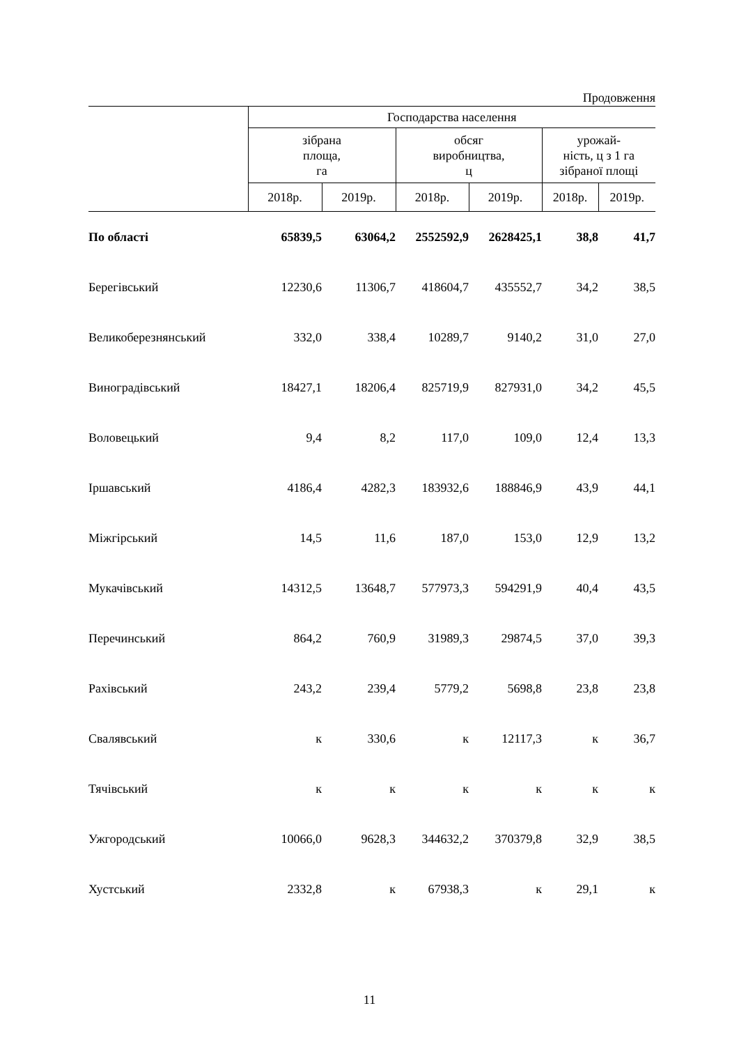Продовження
| | Господарства населення | | | | | |
| --- | --- | --- | --- | --- | --- | --- |
| | зібрана площа, га | | обсяг виробництва, ц | | урожай- ність, ц з 1 га зібраної площі | |
| | 2018р. | 2019р. | 2018р. | 2019р. | 2018р. | 2019р. |
| По області | 65839,5 | 63064,2 | 2552592,9 | 2628425,1 | 38,8 | 41,7 |
| Берегівський | 12230,6 | 11306,7 | 418604,7 | 435552,7 | 34,2 | 38,5 |
| Великоберезнянський | 332,0 | 338,4 | 10289,7 | 9140,2 | 31,0 | 27,0 |
| Виноградівський | 18427,1 | 18206,4 | 825719,9 | 827931,0 | 34,2 | 45,5 |
| Воловецький | 9,4 | 8,2 | 117,0 | 109,0 | 12,4 | 13,3 |
| Іршавський | 4186,4 | 4282,3 | 183932,6 | 188846,9 | 43,9 | 44,1 |
| Міжгірський | 14,5 | 11,6 | 187,0 | 153,0 | 12,9 | 13,2 |
| Мукачівський | 14312,5 | 13648,7 | 577973,3 | 594291,9 | 40,4 | 43,5 |
| Перечинський | 864,2 | 760,9 | 31989,3 | 29874,5 | 37,0 | 39,3 |
| Рахівський | 243,2 | 239,4 | 5779,2 | 5698,8 | 23,8 | 23,8 |
| Свалявський | к | 330,6 | к | 12117,3 | к | 36,7 |
| Тячівський | к | к | к | к | к | к |
| Ужгородський | 10066,0 | 9628,3 | 344632,2 | 370379,8 | 32,9 | 38,5 |
| Хустський | 2332,8 | к | 67938,3 | к | 29,1 | к |
11